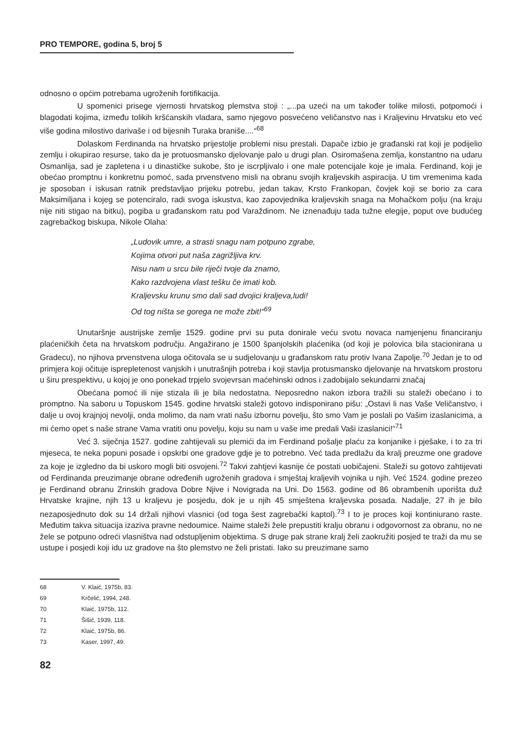PRO TEMPORE, godina 5, broj 5
odnosno o općim potrebama ugroženih fortifikacija.
U spomenici prisege vjernosti hrvatskog plemstva stoji : „...pa uzeći na um također tolike milosti, potpomoći i blagodati kojima, između tolikih kršćanskih vladara, samo njegovo posvećeno veličanstvo nas i Kraljevinu Hrvatsku eto već više godina milostivo darivaše i od bijesnih Turaka braniše....“<sup>68</sup>
Dolaskom Ferdinanda na hrvatsko prijestolje problemi nisu prestali. Dapače izbio je građanski rat koji je podijelio zemlju i okupirao resurse, tako da je protuosmansko djelovanje palo u drugi plan. Osiromašena zemlja, konstantno na udaru Osmanlija, sad je zapletena i u dinastičke sukobe, što je iscrpljivalo i one male potencijale koje je imala. Ferdinand, koji je obećao promptnu i konkretnu pomoć, sada prvenstveno misli na obranu svojih kraljevskih aspiracija. U tim vremenima kada je sposoban i iskusan ratnik predstavljao prijeku potrebu, jedan takav, Krsto Frankopan, čovjek koji se borio za cara Maksimiljana i kojeg se potenciralo, radi svoga iskustva, kao zapovjednika kraljevskih snaga na Mohačkom polju (na kraju nije niti stigao na bitku), pogiba u građanskom ratu pod Varaždinom. Ne iznenađuju tada tužne elegije, poput ove budućeg zagrebačkog biskupa, Nikole Olaha:
„Ludovik umre, a strasti snagu nam potpuno zgrabe,
Kojima otvori put naša zagrižljiva krv.
Nisu nam u srcu bile riječi tvoje da znamo,
Kako razdvojena vlast tešku če imati kob.
Kraljevsku krunu smo dali sad dvojici kraljeva,ludi!
Od tog ništa se gorega ne može zbit!“<sup>69</sup>
Unutaršnje austrijske zemlje 1529. godine prvi su puta donirale veću svotu novaca namjenjenu financiranju plaćeničkih četa na hrvatskom području. Angažirano je 1500 španjolskih plaćenika (od koji je polovica bila stacionirana u Gradecu), no njihova prvenstvena uloga očitovala se u sudjelovanju u građanskom ratu protiv Ivana Zapolje.<sup>70</sup> Jedan je to od primjera koji očituje isprepletenost vanjskih i unutrašnjih potreba i koji stavlja protusmansko djelovanje na hrvatskom prostoru u širu prespektivu, u kojoj je ono ponekad trpjelo svojevrsan maćehinski odnos i zadobijalo sekundarni značaj
Obećana pomoć ili nije stizala ili je bila nedostatna. Neposredno nakon izbora tražili su staleži obećano i to promptno. Na saboru u Topuskom 1545. godine hrvatski staleži gotovo indisponirano pišu: „Ostavi li nas Vaše Veličanstvo, i dalje u ovoj krajnjoj nevolji, onda molimo, da nam vrati našu izbornu povelju, što smo Vam je poslali po Vašim izaslanicima, a mi ćemo opet s naše strane Vama vratiti onu povelju, koju su nam u vaše ime predali Vaši izaslanici!“<sup>71</sup>
Već 3. siječnja 1527. godine zahtijevali su plemići da im Ferdinand pošalje plaću za konjanike i pješake, i to za tri mjeseca, te neka popuni posade i opskrbi one gradove gdje je to potrebno. Već tada predlažu da kralj preuzme one gradove za koje je izgledno da bi uskoro mogli biti osvojeni.<sup>72</sup> Takvi zahtjevi kasnije će postati uobičajeni. Staleži su gotovo zahtijevati od Ferdinanda preuzimanje obrane određenih ugroženih gradova i smještaj kraljevih vojnika u njih. Već 1524. godine prezeo je Ferdinand obranu Zrinskih gradova Dobre Njive i Novigrada na Uni. Do 1563. godine od 86 obrambenih uporišta duž Hrvatske krajine, njih 13 u kraljevu je posjedu, dok je u njih 45 smještena kraljevska posada. Nadalje, 27 ih je bilo nezaposjednuto dok su 14 držali njihovi vlasnici (od toga šest zagrebački kaptol).<sup>73</sup> I to je proces koji kontiniurano raste. Međutim takva situacija izaziva pravne nedoumice. Naime staleži žele prepustiti kralju obranu i odgovornost za obranu, no ne žele se potpuno odreći vlasništva nad odstupljenim objektima. S druge pak strane kralj želi zaokružiti posjed te traži da mu se ustupe i posjedi koji idu uz gradove na što plemstvo ne želi pristati. Iako su preuzimane samo
68 V. Klaić, 1975b, 83.
69 Krčelić, 1994, 248.
70 Klaić, 1975b, 112.
71 Šišić, 1939, 118.
72 Klaić, 1975b, 86.
73 Kaser, 1997, 49.
82